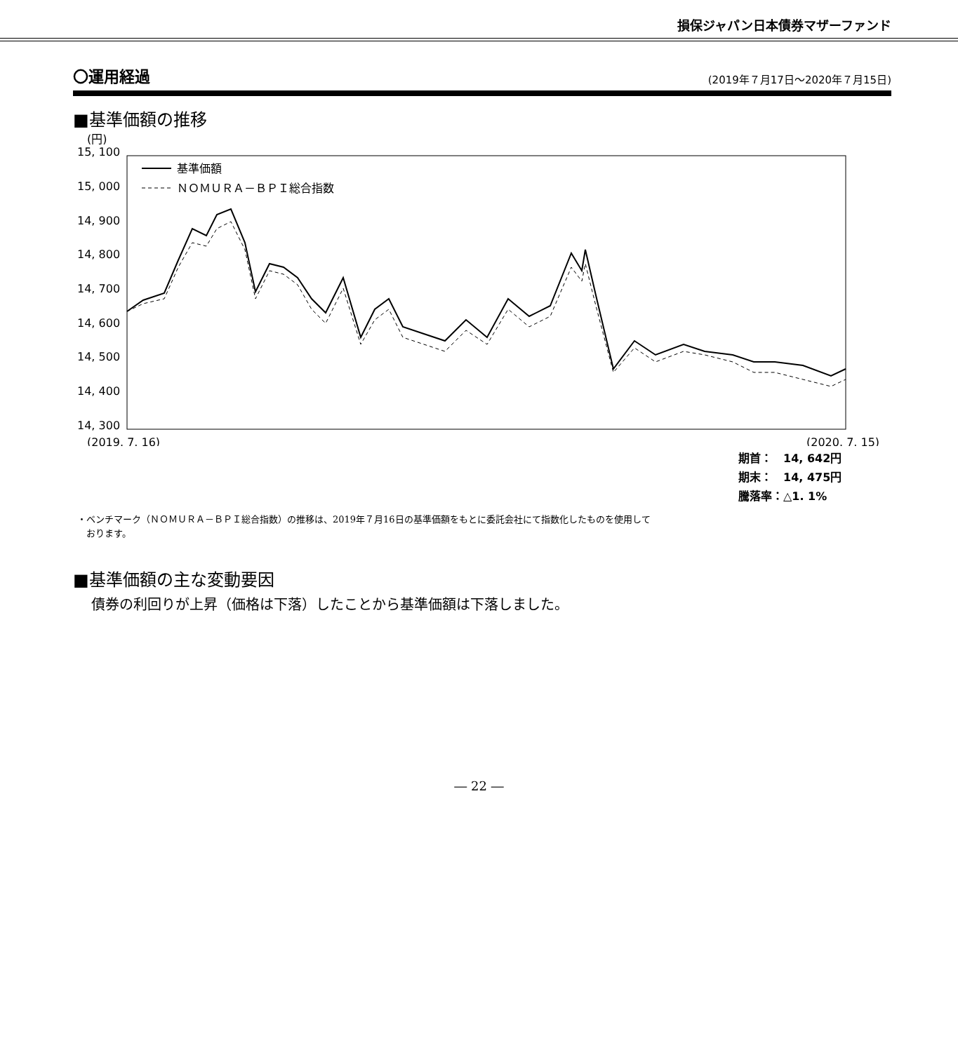損保ジャパン日本債券マザーファンド
〇運用経過
(2019年７月17日～2020年７月15日)
■基準価額の推移
(円)
15, 100
15, 000
14, 900
14, 800
14, 700
14, 600
14, 500
14, 400
14, 300
基準価額
ＮＯＭＵＲＡ－ＢＰＩ総合指数
(2019. 7. 16)
(2020. 7. 15)
期首：　14, 642円
期末：　14, 475円
騰落率：△1. 1%
・ベンチマーク（ＮＯＭＵＲＡ－ＢＰＩ総合指数）の推移は、2019年７月16日の基準価額をもとに委託会社にて指数化したものを使用して
　おります。
■基準価額の主な変動要因
債券の利回りが上昇（価格は下落）したことから基準価額は下落しました。
― 22 ―